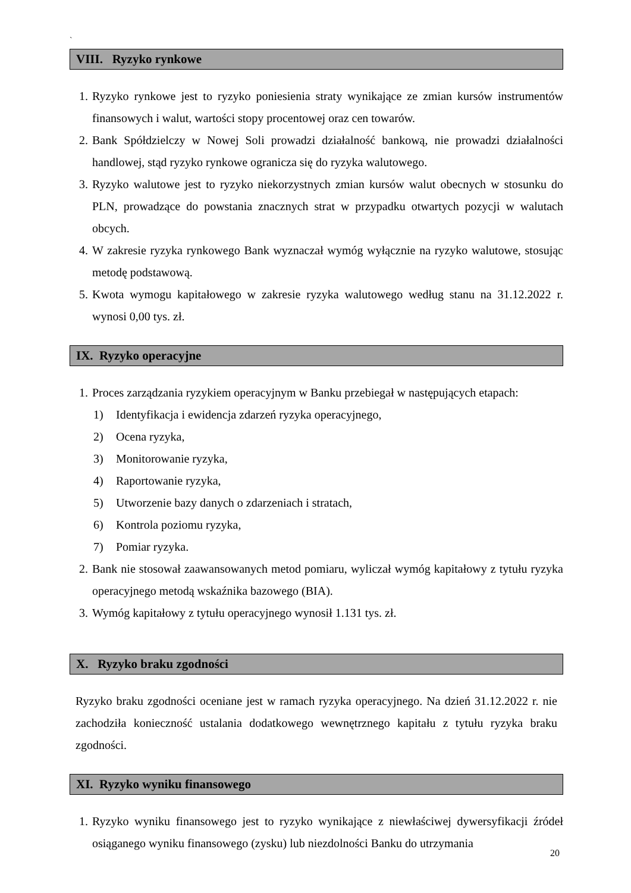`
VIII. Ryzyko rynkowe
1. Ryzyko rynkowe jest to ryzyko poniesienia straty wynikające ze zmian kursów instrumentów finansowych i walut, wartości stopy procentowej oraz cen towarów.
2. Bank Spółdzielczy w Nowej Soli prowadzi działalność bankową, nie prowadzi działalności handlowej, stąd ryzyko rynkowe ogranicza się do ryzyka walutowego.
3. Ryzyko walutowe jest to ryzyko niekorzystnych zmian kursów walut obecnych w stosunku do PLN, prowadzące do powstania znacznych strat w przypadku otwartych pozycji w walutach obcych.
4. W zakresie ryzyka rynkowego Bank wyznaczał wymóg wyłącznie na ryzyko walutowe, stosując metodę podstawową.
5. Kwota wymogu kapitałowego w zakresie ryzyka walutowego według stanu na 31.12.2022 r. wynosi 0,00 tys. zł.
IX. Ryzyko operacyjne
1. Proces zarządzania ryzykiem operacyjnym w Banku przebiegał w następujących etapach:
1) Identyfikacja i ewidencja zdarzeń ryzyka operacyjnego,
2) Ocena ryzyka,
3) Monitorowanie ryzyka,
4) Raportowanie ryzyka,
5) Utworzenie bazy danych o zdarzeniach i stratach,
6) Kontrola poziomu ryzyka,
7) Pomiar ryzyka.
2. Bank nie stosował zaawansowanych metod pomiaru, wyliczał wymóg kapitałowy z tytułu ryzyka operacyjnego metodą wskaźnika bazowego (BIA).
3. Wymóg kapitałowy z tytułu operacyjnego wynosił 1.131 tys. zł.
X. Ryzyko braku zgodności
Ryzyko braku zgodności oceniane jest w ramach ryzyka operacyjnego. Na dzień 31.12.2022 r. nie zachodziła konieczność ustalania dodatkowego wewnętrznego kapitału z tytułu ryzyka braku zgodności.
XI. Ryzyko wyniku finansowego
1. Ryzyko wyniku finansowego jest to ryzyko wynikające z niewłaściwej dywersyfikacji źródeł osiąganego wyniku finansowego (zysku) lub niezdolności Banku do utrzymania
20